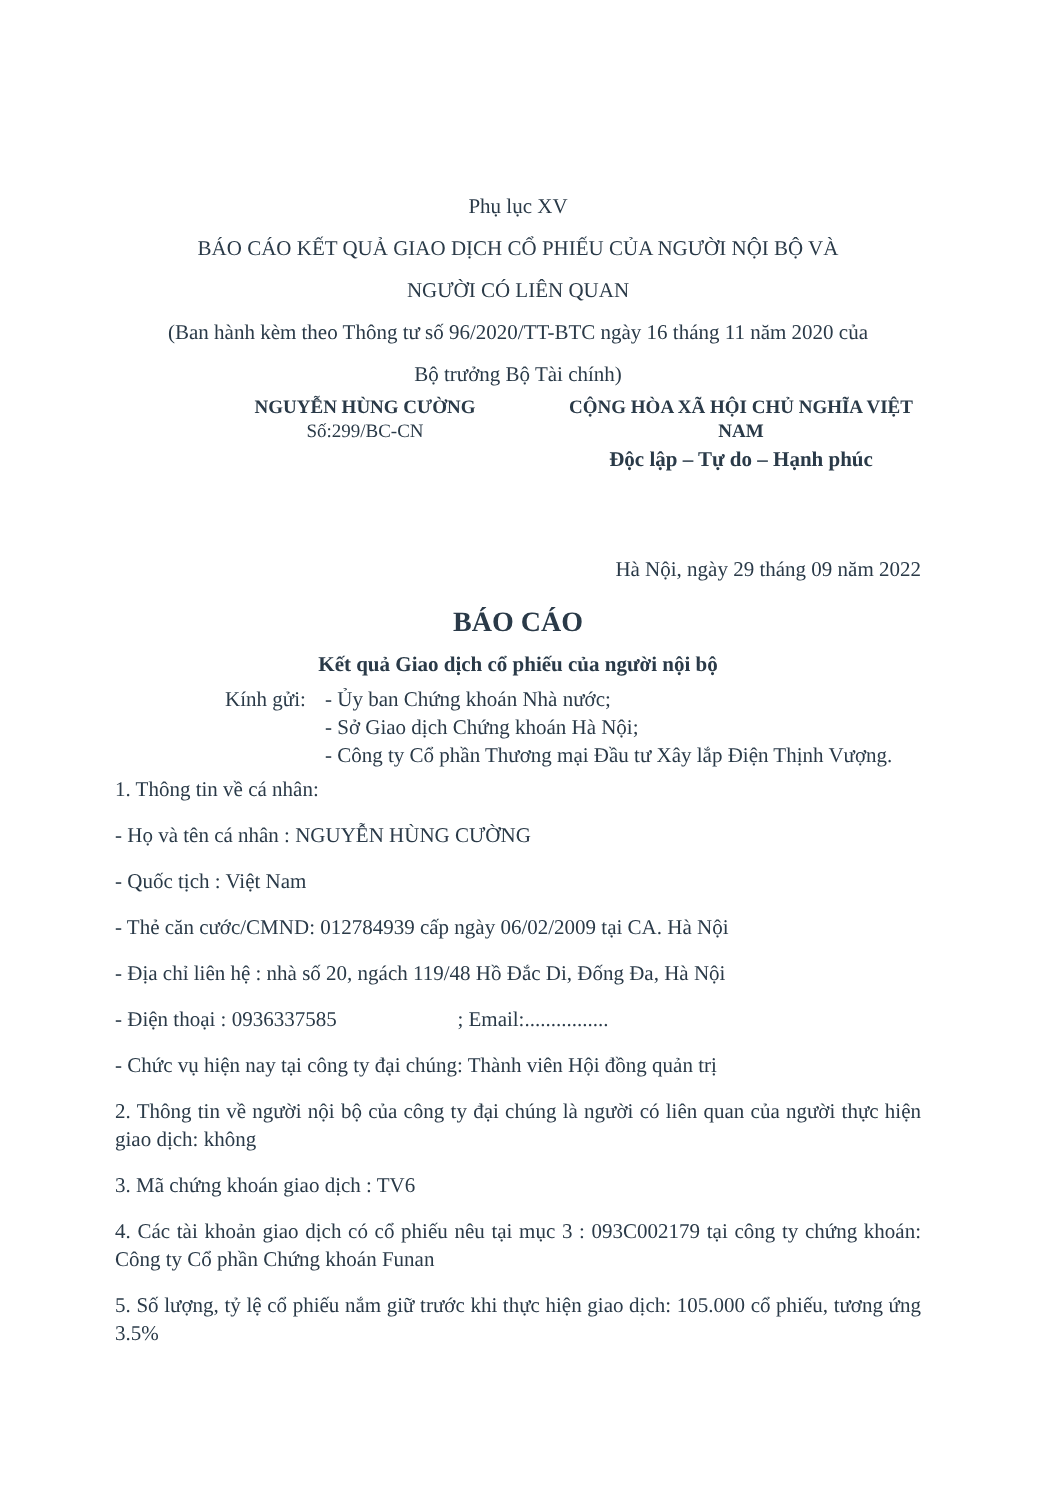Phụ lục XV
BÁO CÁO KẾT QUẢ GIAO DỊCH CỔ PHIẾU CỦA NGƯỜI NỘI BỘ VÀ
NGƯỜI CÓ LIÊN QUAN
(Ban hành kèm theo Thông tư số 96/2020/TT-BTC ngày 16 tháng 11 năm 2020 của
Bộ trưởng Bộ Tài chính)
NGUYỄN HÙNG CƯỜNG
Số:299/BC-CN
CỘNG HÒA XÃ HỘI CHỦ NGHĨA VIỆT NAM
Độc lập – Tự do – Hạnh phúc
Hà Nội, ngày 29 tháng 09 năm 2022
BÁO CÁO
Kết quả Giao dịch cổ phiếu của người nội bộ
Kính gửi:
- Ủy ban Chứng khoán Nhà nước;
- Sở Giao dịch Chứng khoán Hà Nội;
- Công ty Cổ phần Thương mại Đầu tư Xây lắp Điện Thịnh Vượng.
1. Thông tin về cá nhân:
- Họ và tên cá nhân : NGUYỄN HÙNG CƯỜNG
- Quốc tịch : Việt Nam
- Thẻ căn cước/CMND: 012784939 cấp ngày 06/02/2009 tại CA. Hà Nội
- Địa chỉ liên hệ : nhà số 20, ngách 119/48 Hồ Đắc Di, Đống Đa, Hà Nội
- Điện thoại : 0936337585 ; Email:................
- Chức vụ hiện nay tại công ty đại chúng: Thành viên Hội đồng quản trị
2. Thông tin về người nội bộ của công ty đại chúng là người có liên quan của người thực hiện giao dịch: không
3. Mã chứng khoán giao dịch : TV6
4. Các tài khoản giao dịch có cổ phiếu nêu tại mục 3 : 093C002179 tại công ty chứng khoán: Công ty Cổ phần Chứng khoán Funan
5. Số lượng, tỷ lệ cổ phiếu nắm giữ trước khi thực hiện giao dịch: 105.000 cổ phiếu, tương ứng 3.5%